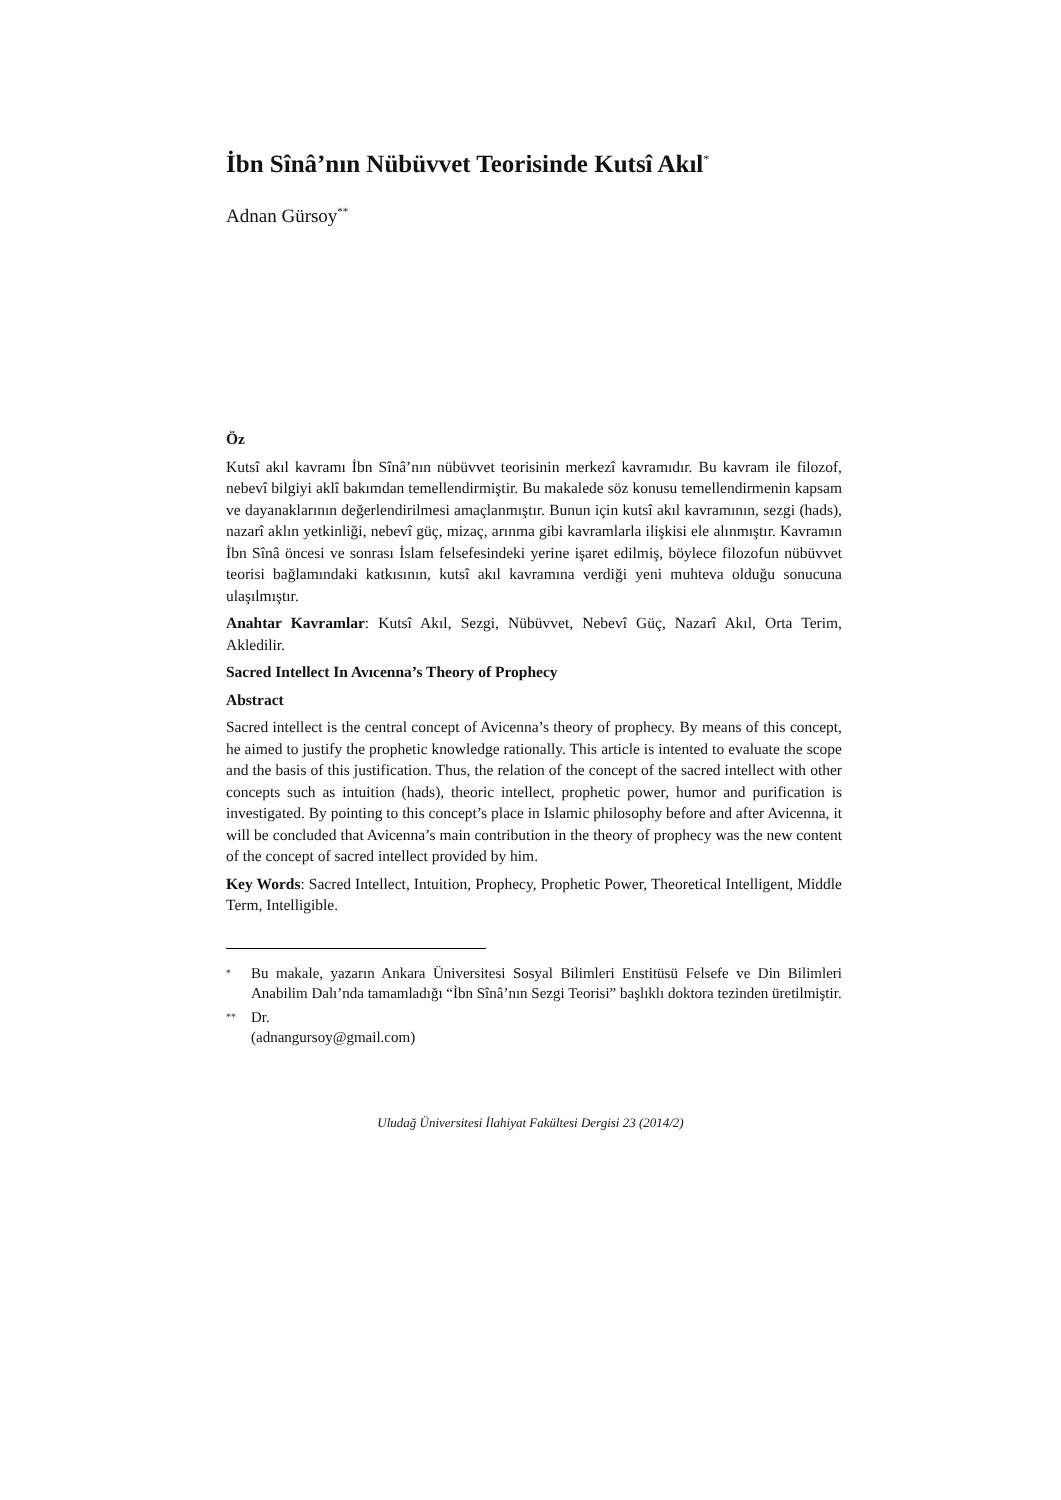İbn Sînâ’nın Nübüvvet Teorisinde Kutsî Akıl<sup>*</sup>
Adnan Gürsoy<sup>**</sup>
Öz
Kutsî akıl kavramı İbn Sînâ’nın nübüvvet teorisinin merkezî kavramıdır. Bu kavram ile filozof, nebevî bilgiyi aklî bakımdan temellendirmiştir. Bu makalede söz konusu temellendirmenin kapsam ve dayanaklarının değerlendirilmesi amaçlanmıştır. Bunun için kutsî akıl kavramının, sezgi (hads), nazarî aklın yetkinliği, nebevî güç, mizaç, arınma gibi kavramlarla ilişkisi ele alınmıştır. Kavramın İbn Sînâ öncesi ve sonrası İslam felsefesindeki yerine işaret edilmiş, böylece filozofun nübüvvet teorisi bağlamındaki katkısının, kutsî akıl kavramına verdiği yeni muhteva olduğu sonucuna ulaşılmıştır.
Anahtar Kavramlar: Kutsî Akıl, Sezgi, Nübüvvet, Nebevî Güç, Nazarî Akıl, Orta Terim, Akledilir.
Sacred Intellect In Avıcenna’s Theory of Prophecy
Abstract
Sacred intellect is the central concept of Avicenna’s theory of prophecy. By means of this concept, he aimed to justify the prophetic knowledge rationally. This article is intented to evaluate the scope and the basis of this justification. Thus, the relation of the concept of the sacred intellect with other concepts such as intuition (hads), theoric intellect, prophetic power, humor and purification is investigated. By pointing to this concept’s place in Islamic philosophy before and after Avicenna, it will be concluded that Avicenna’s main contribution in the theory of prophecy was the new content of the concept of sacred intellect provided by him.
Key Words: Sacred Intellect, Intuition, Prophecy, Prophetic Power, Theoretical Intelligent, Middle Term, Intelligible.
* Bu makale, yazarın Ankara Üniversitesi Sosyal Bilimleri Enstitüsü Felsefe ve Din Bilimleri Anabilim Dalı’nda tamamladığı “İbn Sînâ’nın Sezgi Teorisi” başlıklı doktora tezinden üretilmiştir.
** Dr.
(adnangursoy@gmail.com)
Uludağ Üniversitesi İlahiyat Fakültesi Dergisi 23 (2014/2)